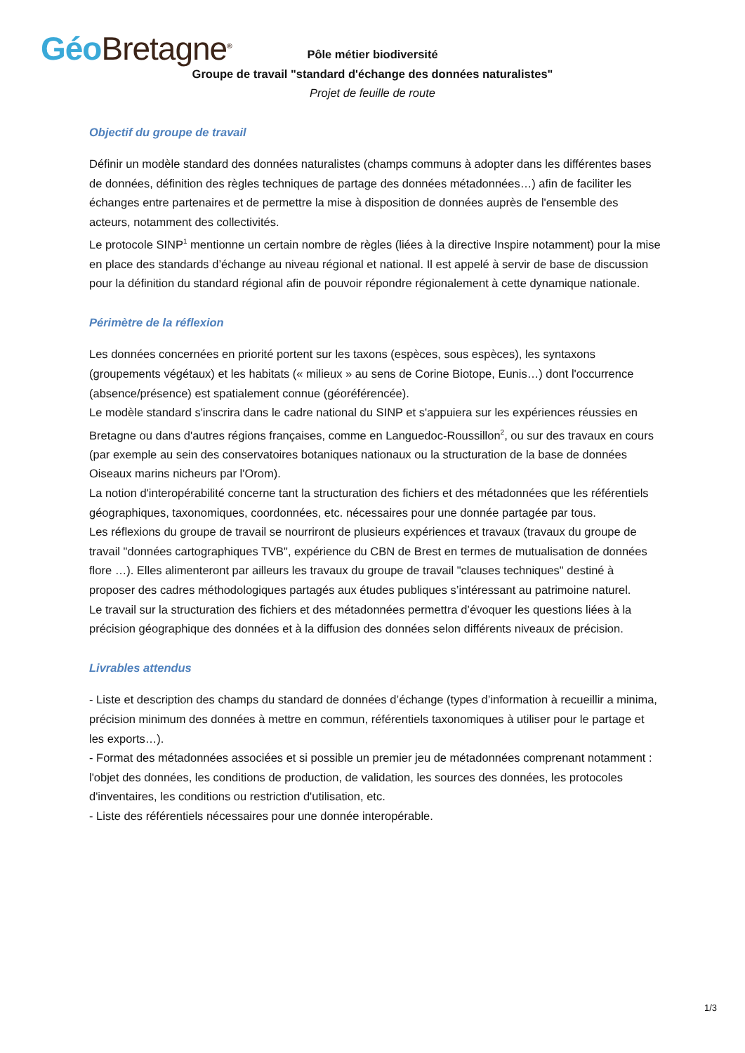Géo Bretagne<sup>®</sup>
Pôle métier biodiversité
Groupe de travail "standard d'échange des données naturalistes"
Projet de feuille de route
Objectif du groupe de travail
Définir un modèle standard des données naturalistes (champs communs à adopter dans les différentes bases de données, définition des règles techniques de partage des données métadonnées…) afin de faciliter les échanges entre partenaires et de permettre la mise à disposition de données auprès de l'ensemble des acteurs, notamment des collectivités.
Le protocole SINP<sup>1</sup> mentionne un certain nombre de règles (liées à la directive Inspire notamment) pour la mise en place des standards d’échange au niveau régional et national. Il est appelé à servir de base de discussion pour la définition du standard régional afin de pouvoir répondre régionalement à cette dynamique nationale.
Périmètre de la réflexion
Les données concernées en priorité portent sur les taxons (espèces, sous espèces), les syntaxons (groupements végétaux) et les habitats (« milieux » au sens de Corine Biotope, Eunis…) dont l'occurrence (absence/présence) est spatialement connue (géoréférencée).
Le modèle standard s'inscrira dans le cadre national du SINP et s'appuiera sur les expériences réussies en Bretagne ou dans d'autres régions françaises, comme en Languedoc-Roussillon<sup>2</sup>, ou sur des travaux en cours (par exemple au sein des conservatoires botaniques nationaux ou la structuration de la base de données Oiseaux marins nicheurs par l'Orom).
La notion d'interopérabilité concerne tant la structuration des fichiers et des métadonnées que les référentiels géographiques, taxonomiques, coordonnées, etc. nécessaires pour une donnée partagée par tous.
Les réflexions du groupe de travail se nourriront de plusieurs expériences et travaux (travaux du groupe de travail "données cartographiques TVB", expérience du CBN de Brest en termes de mutualisation de données flore …). Elles alimenteront par ailleurs les travaux du groupe de travail "clauses techniques" destiné à proposer des cadres méthodologiques partagés aux études publiques s’intéressant au patrimoine naturel.
Le travail sur la structuration des fichiers et des métadonnées permettra d’évoquer les questions liées à la précision géographique des données et à la diffusion des données selon différents niveaux de précision.
Livrables attendus
- Liste et description des champs du standard de données d’échange (types d’information à recueillir a minima, précision minimum des données à mettre en commun, référentiels taxonomiques à utiliser pour le partage et les exports…).
- Format des métadonnées associées et si possible un premier jeu de métadonnées comprenant notamment : l'objet des données, les conditions de production, de validation, les sources des données, les protocoles d'inventaires, les conditions ou restriction d'utilisation, etc.
- Liste des référentiels nécessaires pour une donnée interopérable.
1/3